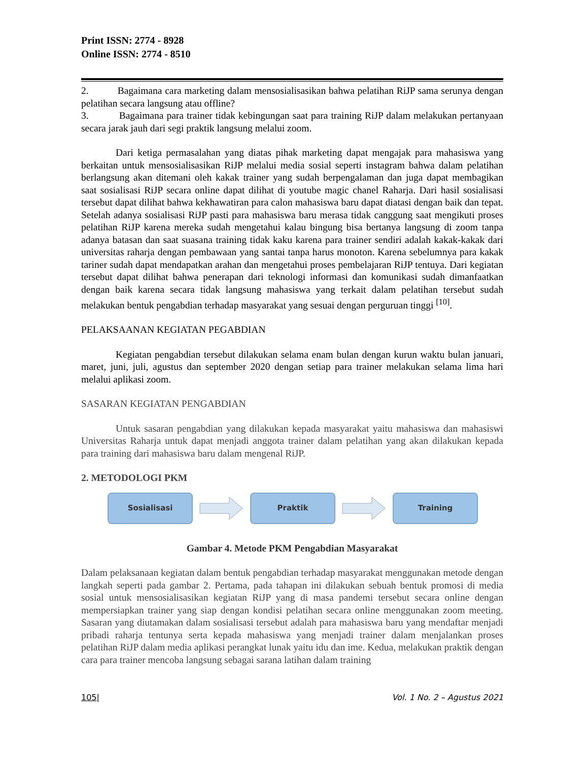Print ISSN: 2774 - 8928
Online ISSN: 2774 - 8510
2. Bagaimana cara marketing dalam mensosialisasikan bahwa pelatihan RiJP sama serunya dengan pelatihan secara langsung atau offline?
3. Bagaimana para trainer tidak kebingungan saat para training RiJP dalam melakukan pertanyaan secara jarak jauh dari segi praktik langsung melalui zoom.
Dari ketiga permasalahan yang diatas pihak marketing dapat mengajak para mahasiswa yang berkaitan untuk mensosialisasikan RiJP melalui media sosial seperti instagram bahwa dalam pelatihan berlangsung akan ditemani oleh kakak trainer yang sudah berpengalaman dan juga dapat membagikan saat sosialisasi RiJP secara online dapat dilihat di youtube magic chanel Raharja. Dari hasil sosialisasi tersebut dapat dilihat bahwa kekhawatiran para calon mahasiswa baru dapat diatasi dengan baik dan tepat. Setelah adanya sosialisasi RiJP pasti para mahasiswa baru merasa tidak canggung saat mengikuti proses pelatihan RiJP karena mereka sudah mengetahui kalau bingung bisa bertanya langsung di zoom tanpa adanya batasan dan saat suasana training tidak kaku karena para trainer sendiri adalah kakak-kakak dari universitas raharja dengan pembawaan yang santai tanpa harus monoton. Karena sebelumnya para kakak tariner sudah dapat mendapatkan arahan dan mengetahui proses pembelajaran RiJP tentuya. Dari kegiatan tersebut dapat dilihat bahwa penerapan dari teknologi informasi dan komunikasi sudah dimanfaatkan dengan baik karena secara tidak langsung mahasiswa yang terkait dalam pelatihan tersebut sudah melakukan bentuk pengabdian terhadap masyarakat yang sesuai dengan perguruan tinggi <sup>[10]</sup>.
PELAKSAANAN KEGIATAN PEGABDIAN
Kegiatan pengabdian tersebut dilakukan selama enam bulan dengan kurun waktu bulan januari, maret, juni, juli, agustus dan september 2020 dengan setiap para trainer melakukan selama lima hari melalui aplikasi zoom.
SASARAN KEGIATAN PENGABDIAN
Untuk sasaran pengabdian yang dilakukan kepada masyarakat yaitu mahasiswa dan mahasiswi Universitas Raharja untuk dapat menjadi anggota trainer dalam pelatihan yang akan dilakukan kepada para training dari mahasiswa baru dalam mengenal RiJP.
2. METODOLOGI PKM
Sosialisasi Praktik Training
Gambar 4. Metode PKM Pengabdian Masyarakat
Dalam pelaksanaan kegiatan dalam bentuk pengabdian terhadap masyarakat menggunakan metode dengan langkah seperti pada gambar 2. Pertama, pada tahapan ini dilakukan sebuah bentuk promosi di media sosial untuk mensosialisasikan kegiatan RiJP yang di masa pandemi tersebut secara online dengan mempersiapkan trainer yang siap dengan kondisi pelatihan secara online menggunakan zoom meeting. Sasaran yang diutamakan dalam sosialisasi tersebut adalah para mahasiswa baru yang mendaftar menjadi pribadi raharja tentunya serta kepada mahasiswa yang menjadi trainer dalam menjalankan proses pelatihan RiJP dalam media aplikasi perangkat lunak yaitu idu dan ime. Kedua, melakukan praktik dengan cara para trainer mencoba langsung sebagai sarana latihan dalam training
105| Vol. 1 No. 2 – Agustus 2021